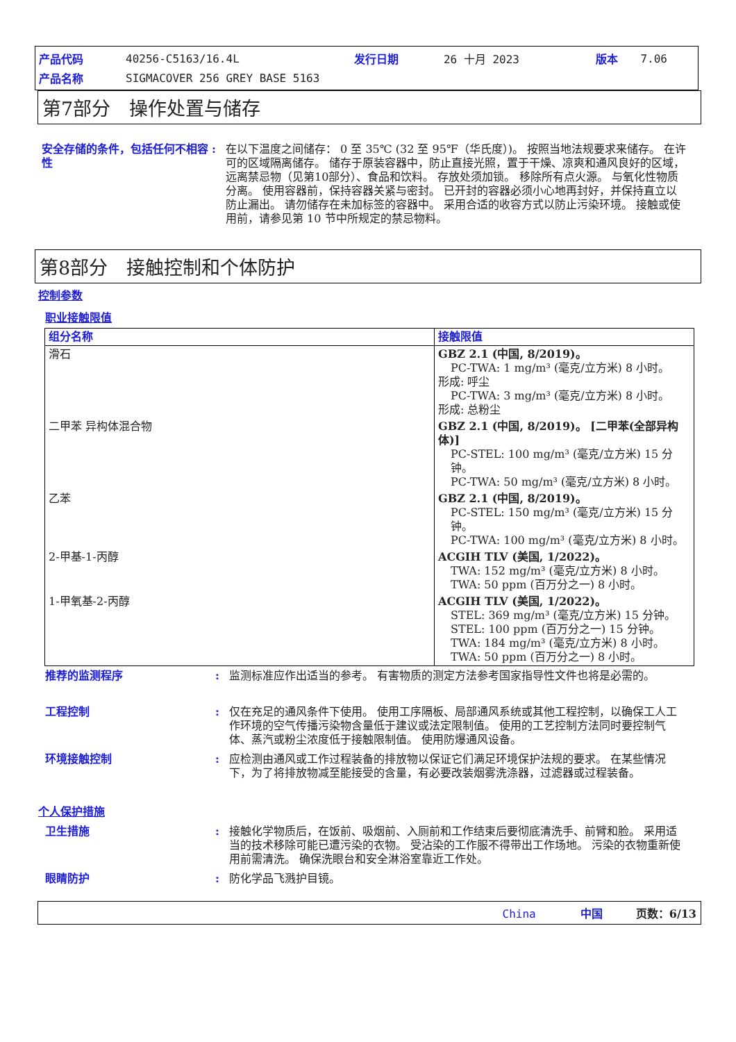| 产品代码 | 40256-C5163/16.4L | 发行日期 | 26 十月 2023 | 版本 | 7.06 |
| 产品名称 | SIGMACOVER 256 GREY BASE 5163 | | | | |
第7部分　操作处置与储存
安全存储的条件，包括任何不相容性
: 在以下温度之间储存： 0 至 35℃ (32 至 95℉（华氏度）)。 按照当地法规要求来储存。 在许可的区域隔离储存。 储存于原装容器中，防止直接光照，置于干燥、凉爽和通风良好的区域，远离禁忌物（见第10部分）、食品和饮料。 存放处须加锁。 移除所有点火源。 与氧化性物质分离。 使用容器前，保持容器关紧与密封。 已开封的容器必须小心地再封好，并保持直立以防止漏出。 请勿储存在未加标签的容器中。 采用合适的收容方式以防止污染环境。 接触或使用前，请参见第 10 节中所规定的禁忌物料。
第8部分　接触控制和个体防护
控制参数
职业接触限值
| 组分名称 | 接触限值 |
| --- | --- |
| 滑石 | GBZ 2.1 (中国, 8/2019)。 PC-TWA: 1 mg/m³ (毫克/立方米) 8 小时。 形成: 呼尘 PC-TWA: 3 mg/m³ (毫克/立方米) 8 小时。 形成: 总粉尘 |
| 二甲苯 异构体混合物 | GBZ 2.1 (中国, 8/2019)。 [二甲苯(全部异构体)] PC-STEL: 100 mg/m³ (毫克/立方米) 15 分钟。 PC-TWA: 50 mg/m³ (毫克/立方米) 8 小时。 |
| 乙苯 | GBZ 2.1 (中国, 8/2019)。 PC-STEL: 150 mg/m³ (毫克/立方米) 15 分钟。 PC-TWA: 100 mg/m³ (毫克/立方米) 8 小时。 |
| 2-甲基-1-丙醇 | ACGIH TLV (美国, 1/2022)。 TWA: 152 mg/m³ (毫克/立方米) 8 小时。 TWA: 50 ppm (百万分之一) 8 小时。 |
| 1-甲氧基-2-丙醇 | ACGIH TLV (美国, 1/2022)。 STEL: 369 mg/m³ (毫克/立方米) 15 分钟。 STEL: 100 ppm (百万分之一) 15 分钟。 TWA: 184 mg/m³ (毫克/立方米) 8 小时。 TWA: 50 ppm (百万分之一) 8 小时。 |
推荐的监测程序 : 监测标准应作出适当的参考。 有害物质的测定方法参考国家指导性文件也将是必需的。
工程控制 : 仅在充足的通风条件下使用。 使用工序隔板、局部通风系统或其他工程控制，以确保工人工作环境的空气传播污染物含量低于建议或法定限制值。 使用的工艺控制方法同时要控制气体、蒸汽或粉尘浓度低于接触限制值。 使用防爆通风设备。
环境接触控制 : 应检测由通风或工作过程装备的排放物以保证它们满足环境保护法规的要求。 在某些情况下，为了将排放物减至能接受的含量，有必要改装烟雾洗涤器，过滤器或过程装备。
个人保护措施
卫生措施 : 接触化学物质后，在饭前、吸烟前、入厕前和工作结束后要彻底清洗手、前臂和脸。 采用适当的技术移除可能已遭污染的衣物。 受沾染的工作服不得带出工作场地。 污染的衣物重新使用前需清洗。 确保洗眼台和安全淋浴室靠近工作处。
眼睛防护 : 防化学品飞溅护目镜。
China　　　　中国　　　页数：6/13